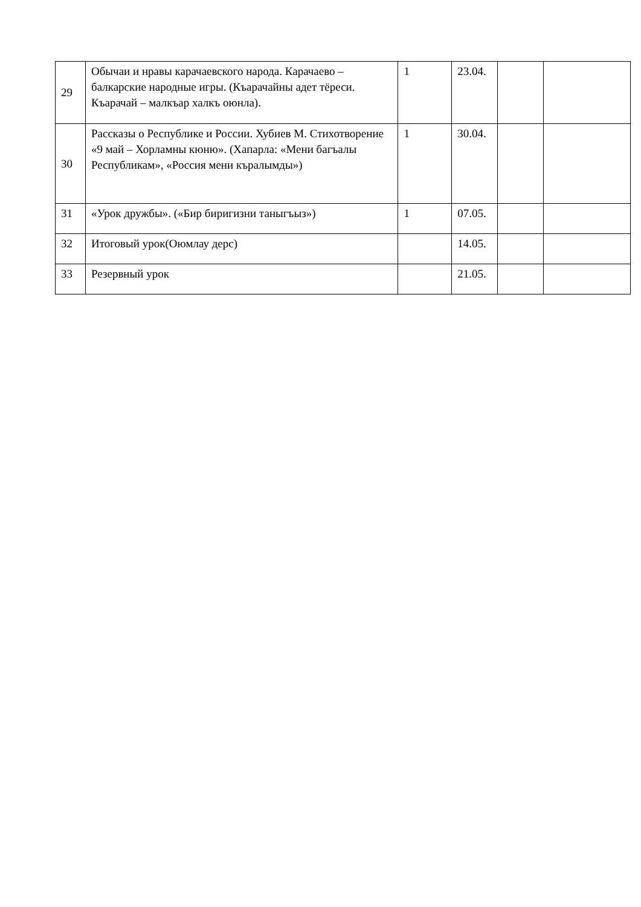| 29 | Обычаи и нравы карачаевского народа. Карачаево – балкарские народные игры. (Къарачайны адет тёреси. Къарачай – малкъар халкъ оюнла). | 1 | 23.04. | | |
| 30 | Рассказы о Республике и России. Хубиев М. Стихотворение «9 май – Хорламны кюню». (Хапарла: «Мени багъалы Республикам», «Россия мени къралымды») | 1 | 30.04. | | |
| 31 | «Урок дружбы». («Бир биригизни таныгъыз») | 1 | 07.05. | | |
| 32 | Итоговый урок(Оюмлау дерс) | | 14.05. | | |
| 33 | Резервный урок | | 21.05. | | |